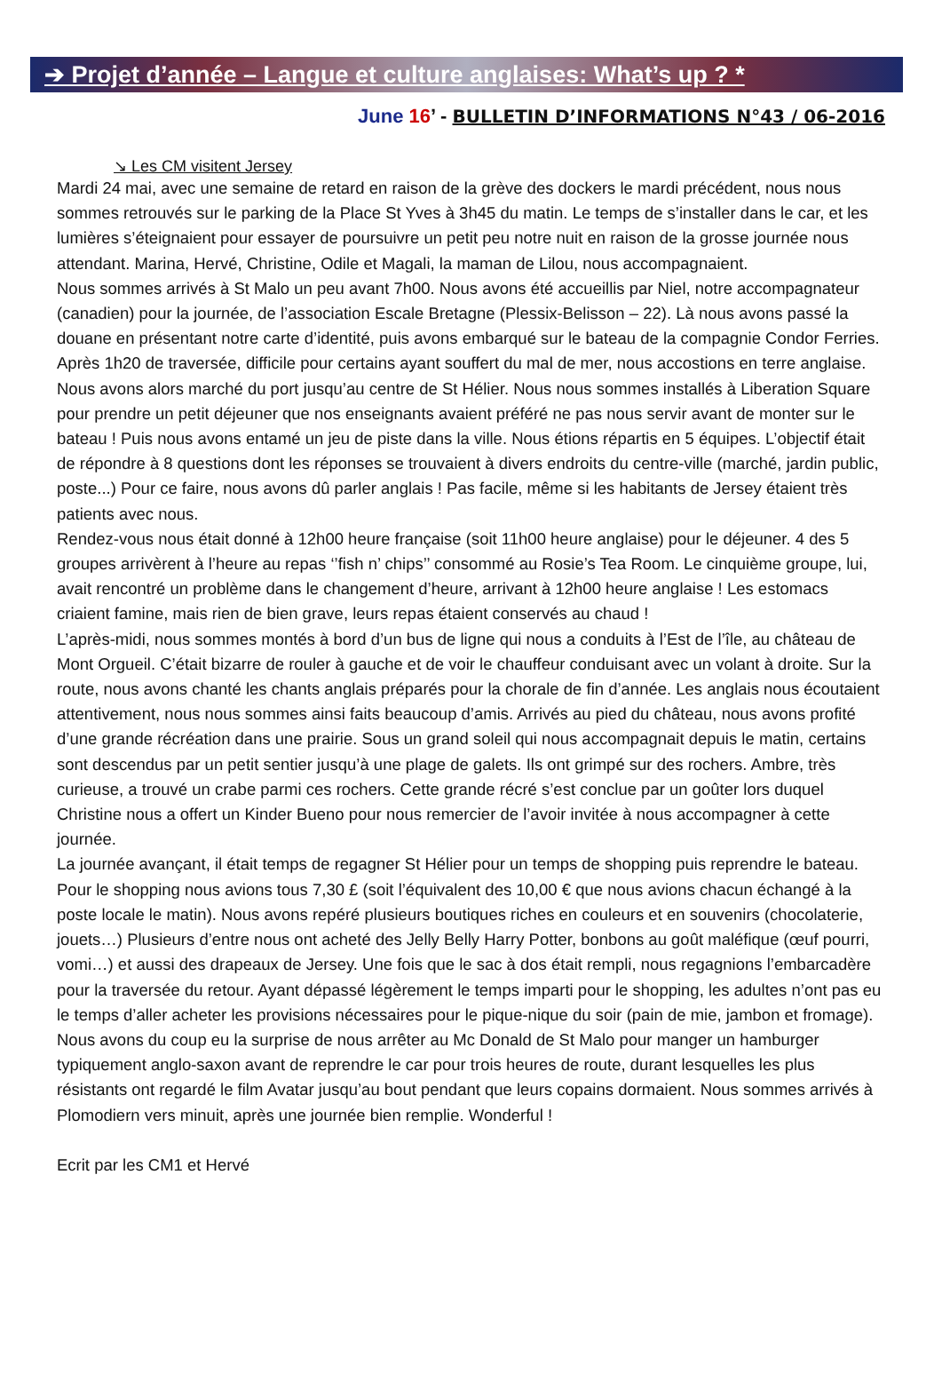➔ Projet d’année – Langue et culture anglaises: What’s up ? *
June 16’ - BULLETIN D’INFORMATIONS N°43 / 06-2016
↘ Les CM visitent Jersey
Mardi 24 mai, avec une semaine de retard en raison de la grève des dockers le mardi précédent, nous nous sommes retrouvés sur le parking de la Place St Yves à 3h45 du matin. Le temps de s’installer dans le car, et les lumières s’éteignaient pour essayer de poursuivre un petit peu notre nuit en raison de la grosse journée nous attendant. Marina, Hervé, Christine, Odile et Magali, la maman de Lilou, nous accompagnaient.
Nous sommes arrivés à St Malo un peu avant 7h00. Nous avons été accueillis par Niel, notre accompagnateur (canadien) pour la journée, de l’association Escale Bretagne (Plessix-Belisson – 22). Là nous avons passé la douane en présentant notre carte d’identité, puis avons embarqué sur le bateau de la compagnie Condor Ferries. Après 1h20 de traversée, difficile pour certains ayant souffert du mal de mer, nous accostions en terre anglaise.
Nous avons alors marché du port jusqu’au centre de St Hélier. Nous nous sommes installés à Liberation Square pour prendre un petit déjeuner que nos enseignants avaient préféré ne pas nous servir avant de monter sur le bateau ! Puis nous avons entamé un jeu de piste dans la ville. Nous étions répartis en 5 équipes. L’objectif était de répondre à 8 questions dont les réponses se trouvaient à divers endroits du centre-ville (marché, jardin public, poste...) Pour ce faire, nous avons dû parler anglais ! Pas facile, même si les habitants de Jersey étaient très patients avec nous.
Rendez-vous nous était donné à 12h00 heure française (soit 11h00 heure anglaise) pour le déjeuner. 4 des 5 groupes arrivèrent à l’heure au repas ‘’fish n’ chips’’ consommé au Rosie’s Tea Room. Le cinquième groupe, lui, avait rencontré un problème dans le changement d’heure, arrivant à 12h00 heure anglaise ! Les estomacs criaient famine, mais rien de bien grave, leurs repas étaient conservés au chaud !
L’après-midi, nous sommes montés à bord d’un bus de ligne qui nous a conduits à l’Est de l’île, au château de Mont Orgueil. C’était bizarre de rouler à gauche et de voir le chauffeur conduisant avec un volant à droite. Sur la route, nous avons chanté les chants anglais préparés pour la chorale de fin d’année. Les anglais nous écoutaient attentivement, nous nous sommes ainsi faits beaucoup d’amis. Arrivés au pied du château, nous avons profité d’une grande récréation dans une prairie. Sous un grand soleil qui nous accompagnait depuis le matin, certains sont descendus par un petit sentier jusqu’à une plage de galets. Ils ont grimpé sur des rochers. Ambre, très curieuse, a trouvé un crabe parmi ces rochers. Cette grande récré s’est conclue par un goûter lors duquel Christine nous a offert un Kinder Bueno pour nous remercier de l’avoir invitée à nous accompagner à cette journée.
La journée avançant, il était temps de regagner St Hélier pour un temps de shopping puis reprendre le bateau. Pour le shopping nous avions tous 7,30 £ (soit l’équivalent des 10,00 € que nous avions chacun échangé à la poste locale le matin). Nous avons repéré plusieurs boutiques riches en couleurs et en souvenirs (chocolaterie, jouets…) Plusieurs d’entre nous ont acheté des Jelly Belly Harry Potter, bonbons au goût maléfique (œuf pourri, vomi…) et aussi des drapeaux de Jersey. Une fois que le sac à dos était rempli, nous regagnions l’embarcadère pour la traversée du retour. Ayant dépassé légèrement le temps imparti pour le shopping, les adultes n’ont pas eu le temps d’aller acheter les provisions nécessaires pour le pique-nique du soir (pain de mie, jambon et fromage). Nous avons du coup eu la surprise de nous arrêter au Mc Donald de St Malo pour manger un hamburger typiquement anglo-saxon avant de reprendre le car pour trois heures de route, durant lesquelles les plus résistants ont regardé le film Avatar jusqu’au bout pendant que leurs copains dormaient. Nous sommes arrivés à Plomodiern vers minuit, après une journée bien remplie. Wonderful !
Ecrit par les CM1 et Hervé